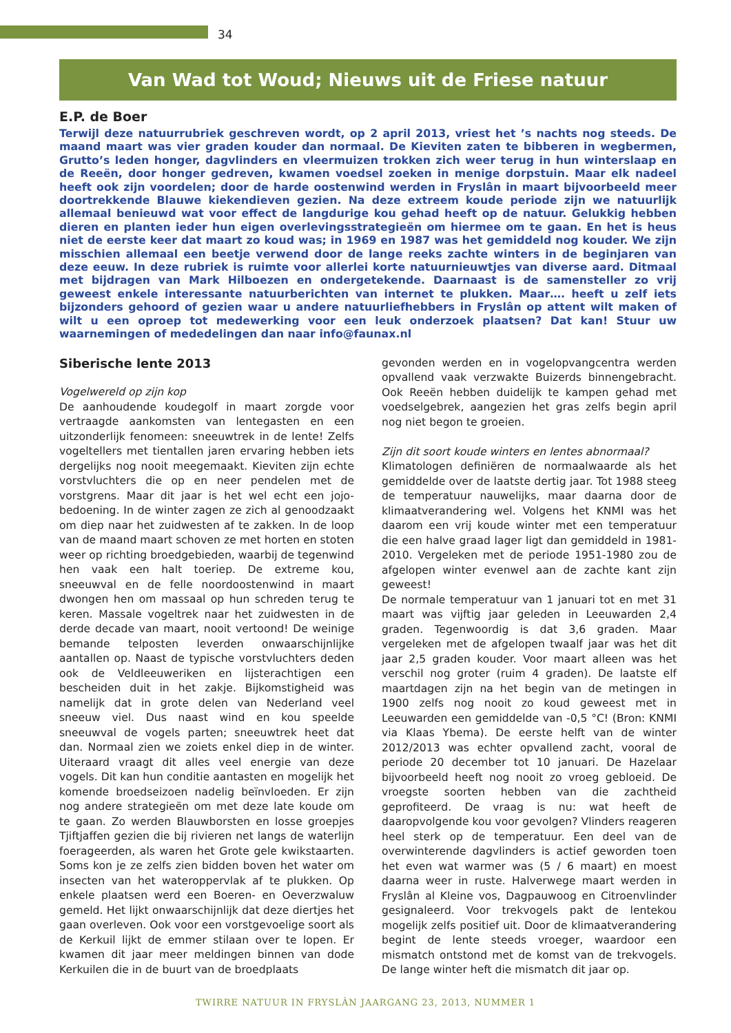34
Van Wad tot Woud; Nieuws uit de Friese natuur
E.P. de Boer
Terwijl deze natuurrubriek geschreven wordt, op 2 april 2013, vriest het ’s nachts nog steeds. De maand maart was vier graden kouder dan normaal. De Kieviten zaten te bibberen in wegbermen, Grutto’s leden honger, dagvlinders en vleermuizen trokken zich weer terug in hun winterslaap en de Reeën, door honger gedreven, kwamen voedsel zoeken in menige dorpstuin. Maar elk nadeel heeft ook zijn voordelen; door de harde oostenwind werden in Fryslân in maart bijvoorbeeld meer doortrekkende Blauwe kiekendieven gezien. Na deze extreem koude periode zijn we natuurlijk allemaal benieuwd wat voor effect de langdurige kou gehad heeft op de natuur. Gelukkig hebben dieren en planten ieder hun eigen overlevingsstrategieën om hiermee om te gaan. En het is heus niet de eerste keer dat maart zo koud was; in 1969 en 1987 was het gemiddeld nog kouder. We zijn misschien allemaal een beetje verwend door de lange reeks zachte winters in de beginjaren van deze eeuw. In deze rubriek is ruimte voor allerlei korte natuurnieuwtjes van diverse aard. Ditmaal met bijdragen van Mark Hilboezen en ondergetekende. Daarnaast is de samensteller zo vrij geweest enkele interessante natuurberichten van internet te plukken. Maar…. heeft u zelf iets bijzonders gehoord of gezien waar u andere natuurliefhebbers in Fryslân op attent wilt maken of wilt u een oproep tot medewerking voor een leuk onderzoek plaatsen? Dat kan! Stuur uw waarnemingen of mededelingen dan naar info@faunax.nl
Siberische lente 2013
Vogelwereld op zijn kop
De aanhoudende koudegolf in maart zorgde voor vertraagde aankomsten van lentegasten en een uitzonderlijk fenomeen: sneeuwtrek in de lente! Zelfs vogeltellers met tientallen jaren ervaring hebben iets dergelijks nog nooit meegemaakt. Kieviten zijn echte vorstvluchters die op en neer pendelen met de vorstgrens. Maar dit jaar is het wel echt een jojo-bedoening. In de winter zagen ze zich al genoodzaakt om diep naar het zuidwesten af te zakken. In de loop van de maand maart schoven ze met horten en stoten weer op richting broedgebieden, waarbij de tegenwind hen vaak een halt toeriep. De extreme kou, sneeuwval en de felle noordoostenwind in maart dwongen hen om massaal op hun schreden terug te keren. Massale vogeltrek naar het zuidwesten in de derde decade van maart, nooit vertoond! De weinige bemande telposten leverden onwaarschijnlijke aantallen op. Naast de typische vorstvluchters deden ook de Veldleeuweriken en lijsterachtigen een bescheiden duit in het zakje. Bijkomstigheid was namelijk dat in grote delen van Nederland veel sneeuw viel. Dus naast wind en kou speelde sneeuwval de vogels parten; sneeuwtrek heet dat dan. Normaal zien we zoiets enkel diep in de winter. Uiteraard vraagt dit alles veel energie van deze vogels. Dit kan hun conditie aantasten en mogelijk het komende broedseizoen nadelig beïnvloeden. Er zijn nog andere strategieën om met deze late koude om te gaan. Zo werden Blauwborsten en losse groepjes Tjiftjaffen gezien die bij rivieren net langs de waterlijn foerageerden, als waren het Grote gele kwikstaarten. Soms kon je ze zelfs zien bidden boven het water om insecten van het wateroppervlak af te plukken. Op enkele plaatsen werd een Boeren- en Oeverzwaluw gemeld. Het lijkt onwaarschijnlijk dat deze diertjes het gaan overleven. Ook voor een vorstgevoelige soort als de Kerkuil lijkt de emmer stilaan over te lopen. Er kwamen dit jaar meer meldingen binnen van dode Kerkuilen die in de buurt van de broedplaats
gevonden werden en in vogelopvangcentra werden opvallend vaak verzwakte Buizerds binnengebracht. Ook Reeën hebben duidelijk te kampen gehad met voedselgebrek, aangezien het gras zelfs begin april nog niet begon te groeien.
Zijn dit soort koude winters en lentes abnormaal?
Klimatologen definiëren de normaalwaarde als het gemiddelde over de laatste dertig jaar. Tot 1988 steeg de temperatuur nauwelijks, maar daarna door de klimaatverandering wel. Volgens het KNMI was het daarom een vrij koude winter met een temperatuur die een halve graad lager ligt dan gemiddeld in 1981-2010. Vergeleken met de periode 1951-1980 zou de afgelopen winter evenwel aan de zachte kant zijn geweest!
De normale temperatuur van 1 januari tot en met 31 maart was vijftig jaar geleden in Leeuwarden 2,4 graden. Tegenwoordig is dat 3,6 graden. Maar vergeleken met de afgelopen twaalf jaar was het dit jaar 2,5 graden kouder. Voor maart alleen was het verschil nog groter (ruim 4 graden). De laatste elf maartdagen zijn na het begin van de metingen in 1900 zelfs nog nooit zo koud geweest met in Leeuwarden een gemiddelde van -0,5 °C! (Bron: KNMI via Klaas Ybema). De eerste helft van de winter 2012/2013 was echter opvallend zacht, vooral de periode 20 december tot 10 januari. De Hazelaar bijvoorbeeld heeft nog nooit zo vroeg gebloeid. De vroegste soorten hebben van die zachtheid geprofiteerd. De vraag is nu: wat heeft de daaropvolgende kou voor gevolgen? Vlinders reageren heel sterk op de temperatuur. Een deel van de overwinterende dagvlinders is actief geworden toen het even wat warmer was (5 / 6 maart) en moest daarna weer in ruste. Halverwege maart werden in Fryslân al Kleine vos, Dagpauwoog en Citroenvlinder gesignaleerd. Voor trekvogels pakt de lentekou mogelijk zelfs positief uit. Door de klimaatverandering begint de lente steeds vroeger, waardoor een mismatch ontstond met de komst van de trekvogels. De lange winter heft die mismatch dit jaar op.
TWIRRE NATUUR IN FRYSLÂN JAARGANG 23, 2013, NUMMER 1